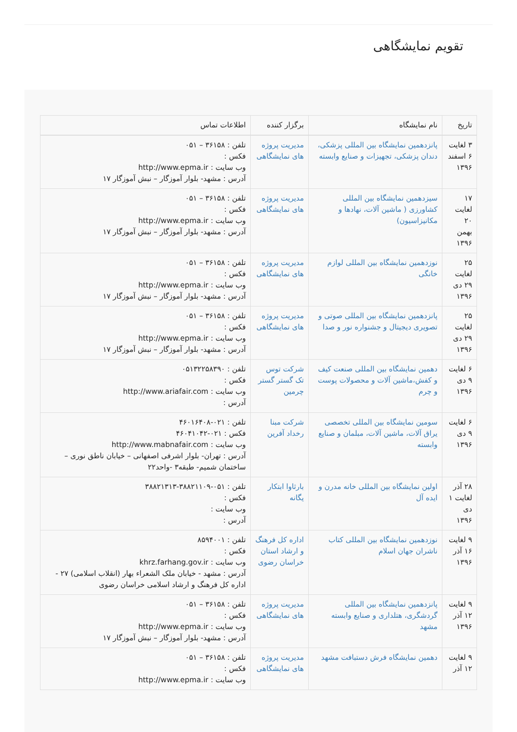تقویم نمایشگاهی
| تاریخ | نام نمایشگاه | برگزار کننده | اطلاعات تماس |
| --- | --- | --- | --- |
| ۳ لغایت ۶ اسفند ۱۳۹۶ | پانزدهمین نمایشگاه بین المللی پزشکی، دندان پزشکی، تجهیزات و صنایع وابسته | مدیریت پروژه های نمایشگاهی | تلفن : ۳۶۱۵۸ – ۰۵۱ فکس : وب سایت : http://www.epma.ir آدرس : مشهد- بلوار آموزگار – نبش آموزگار ۱۷ |
| ۱۷ لغایت ۲۰ بهمن ۱۳۹۶ | سیزدهمین نمایشگاه بین المللی کشاورزی ( ماشین آلات، نهادها و مکانیزاسیون) | مدیریت پروژه های نمایشگاهی | تلفن : ۳۶۱۵۸ – ۰۵۱ فکس : وب سایت : http://www.epma.ir آدرس : مشهد- بلوار آموزگار – نبش آموزگار ۱۷ |
| ۲۵ لغایت ۲۹ دی ۱۳۹۶ | نوزدهمین نمایشگاه بین المللی لوازم خانگی | مدیریت پروژه های نمایشگاهی | تلفن : ۳۶۱۵۸ – ۰۵۱ فکس : وب سایت : http://www.epma.ir آدرس : مشهد- بلوار آموزگار – نبش آموزگار ۱۷ |
| ۲۵ لغایت ۲۹ دی ۱۳۹۶ | پانزدهمین نمایشگاه بین المللی صوتی و تصویری دیجیتال و جشنواره نور و صدا | مدیریت پروژه های نمایشگاهی | تلفن : ۳۶۱۵۸ – ۰۵۱ فکس : وب سایت : http://www.epma.ir آدرس : مشهد- بلوار آموزگار – نبش آموزگار ۱۷ |
| ۶ لغایت ۹ دی ۱۳۹۶ | دهمین نمایشگاه بین المللی صنعت کیف و کفش،ماشین آلات و محصولات پوست و چرم | شرکت توس تک گستر گستر چرمین | تلفن : ۰۵۱۳۲۲۵۸۳۹۰ فکس : وب سایت : http://www.ariafair.com آدرس : |
| ۶ لغایت ۹ دی ۱۳۹۶ | سومین نمایشگاه بین المللی تخصصی یراق آلات، ماشین آلات، مبلمان و صنایع وابسته | شرکت مبنا رخداد آفرین | تلفن : ۰۲۱-۴۶۰۱۶۴۰۸ فکس : ۰۲۱-۴۶۰۴۱۰۴۲ وب سایت : http://www.mabnafair.com آدرس : تهران- بلوار اشرفی اصفهانی – خیابان ناطق نوری – ساختمان شمیم- طبقه۳ -واحد۲۲ |
| ۲۸ آذر لغایت ۱ دی ۱۳۹۶ | اولین نمایشگاه بین المللی خانه مدرن و ایده آل | بارثاوا ابتکار یگانه | تلفن : ۰۵۱-۳۸۸۲۱۱۰۹-۳۸۸۲۱۳۱۳ فکس : وب سایت : آدرس : |
| ۹ لغایت ۱۶ آذر ۱۳۹۶ | نوزدهمین نمایشگاه بین المللی کتاب ناشران جهان اسلام | اداره کل فرهنگ و ارشاد استان خراسان رضوی | تلفن : ۸۵۹۴۰۰۱ فکس : وب سایت : khrz.farhang.gov.ir آدرس : مشهد - خیابان ملک الشعراء بهار (انقلاب اسلامی) ۲۷ - اداره کل فرهنگ و ارشاد اسلامی خراسان رضوی |
| ۹ لغایت ۱۲ آذر ۱۳۹۶ | پانزدهمین نمایشگاه بین المللی گردشگری، هتلداری و صنایع وابسته مشهد | مدیریت پروژه های نمایشگاهی | تلفن : ۳۶۱۵۸ – ۰۵۱ فکس : وب سایت : http://www.epma.ir آدرس : مشهد- بلوار آموزگار – نبش آموزگار ۱۷ |
| ۹ لغایت ۱۲ آذر | دهمین نمایشگاه فرش دستبافت مشهد | مدیریت پروژه های نمایشگاهی | تلفن : ۳۶۱۵۸ – ۰۵۱ فکس : وب سایت : http://www.epma.ir |